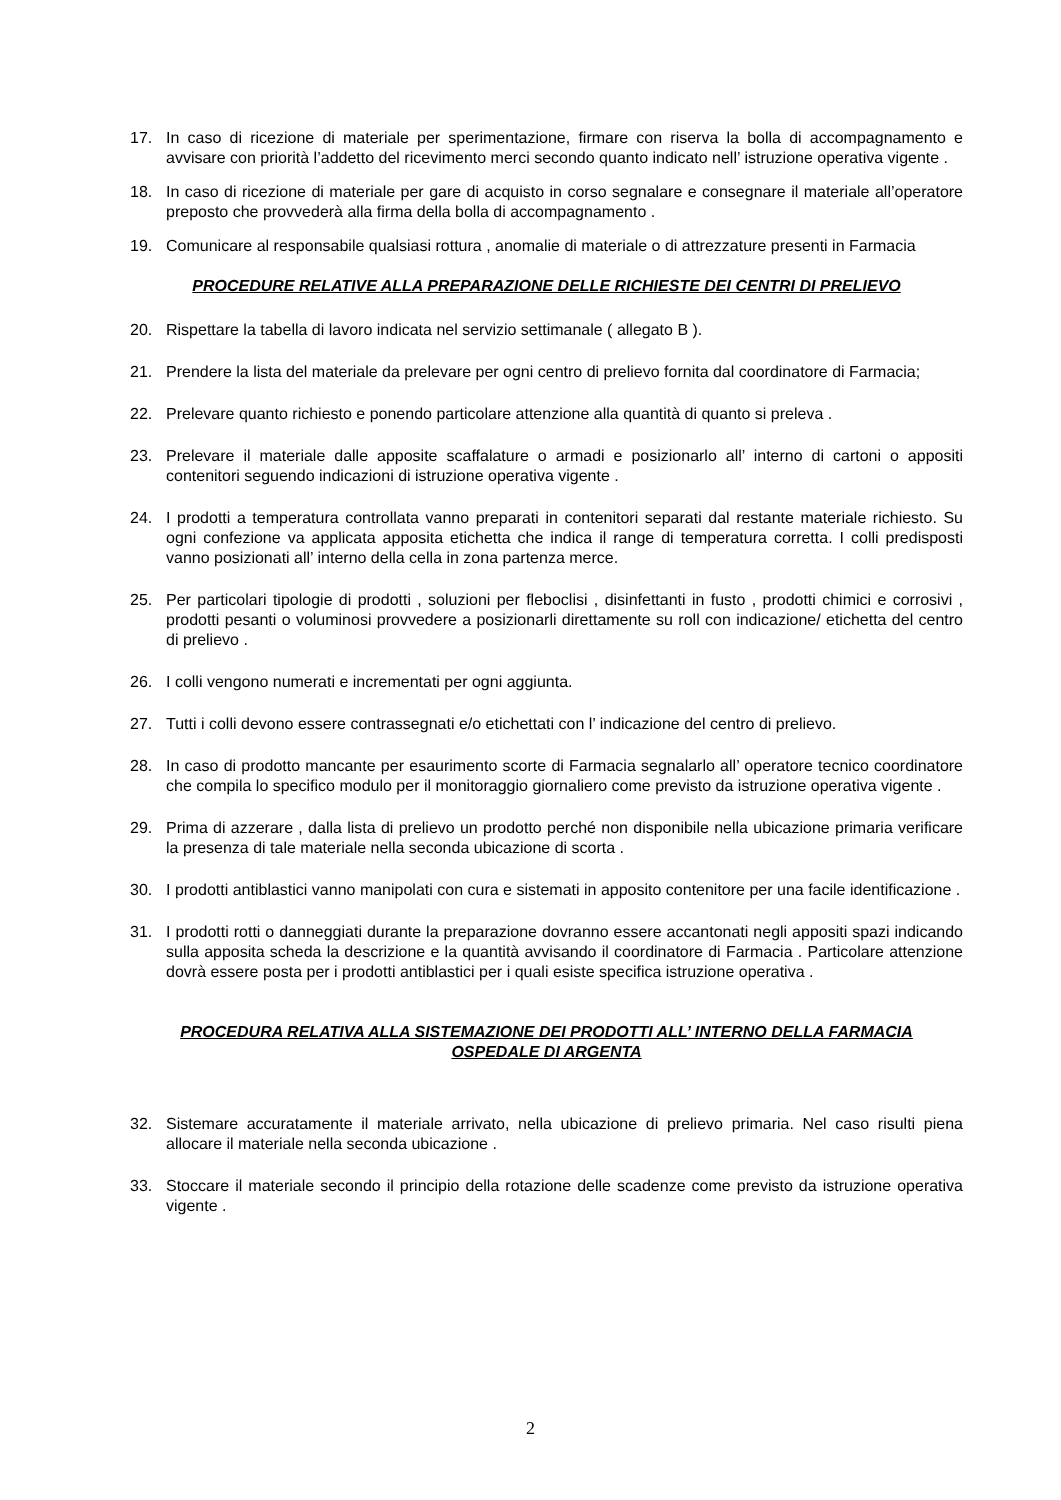17. In caso di ricezione di materiale per sperimentazione, firmare con riserva la bolla di accompagnamento e avvisare con priorità l’addetto del ricevimento merci secondo quanto indicato nell’ istruzione operativa vigente .
18. In caso di ricezione di materiale per gare di acquisto in corso segnalare e consegnare il materiale all’operatore preposto che provvederà alla firma della bolla di accompagnamento .
19. Comunicare al responsabile qualsiasi rottura , anomalie di materiale o di attrezzature presenti in Farmacia
PROCEDURE RELATIVE ALLA PREPARAZIONE DELLE RICHIESTE DEI CENTRI DI PRELIEVO
20. Rispettare la tabella di lavoro indicata nel servizio settimanale ( allegato B ).
21. Prendere la lista del materiale da prelevare per ogni centro di prelievo fornita dal coordinatore di Farmacia;
22. Prelevare quanto richiesto e ponendo particolare attenzione alla quantità di quanto si preleva .
23. Prelevare il materiale dalle apposite scaffalature o armadi e posizionarlo all’ interno di cartoni o appositi contenitori seguendo indicazioni di istruzione operativa vigente .
24. I prodotti a temperatura controllata vanno preparati in contenitori separati dal restante materiale richiesto. Su ogni confezione va applicata apposita etichetta che indica il range di temperatura corretta. I colli predisposti vanno posizionati all’ interno della cella in zona partenza merce.
25. Per particolari tipologie di prodotti , soluzioni per fleboclisi , disinfettanti in fusto , prodotti chimici e corrosivi , prodotti pesanti o voluminosi provvedere a posizionarli direttamente su roll con indicazione/ etichetta del centro di prelievo .
26. I colli vengono numerati e incrementati per ogni aggiunta.
27. Tutti i colli devono essere contrassegnati e/o etichettati con l’ indicazione del centro di prelievo.
28. In caso di prodotto mancante per esaurimento scorte di Farmacia segnalarlo all’ operatore tecnico coordinatore che compila lo specifico modulo per il monitoraggio giornaliero come previsto da istruzione operativa vigente .
29. Prima di azzerare , dalla lista di prelievo un prodotto perché non disponibile nella ubicazione primaria verificare la presenza di tale materiale nella seconda ubicazione di scorta .
30. I prodotti antiblastici vanno manipolati con cura e sistemati in apposito contenitore per una facile identificazione .
31. I prodotti rotti o danneggiati durante la preparazione dovranno essere accantonati negli appositi spazi indicando sulla apposita scheda la descrizione e la quantità avvisando il coordinatore di Farmacia . Particolare attenzione dovrà essere posta per i prodotti antiblastici per i quali esiste specifica istruzione operativa .
PROCEDURA RELATIVA ALLA SISTEMAZIONE DEI PRODOTTI ALL’ INTERNO DELLA FARMACIA
OSPEDALE DI ARGENTA
32. Sistemare accuratamente il materiale arrivato, nella ubicazione di prelievo primaria. Nel caso risulti piena allocare il materiale nella seconda ubicazione .
33. Stoccare il materiale secondo il principio della rotazione delle scadenze come previsto da istruzione operativa vigente .
2